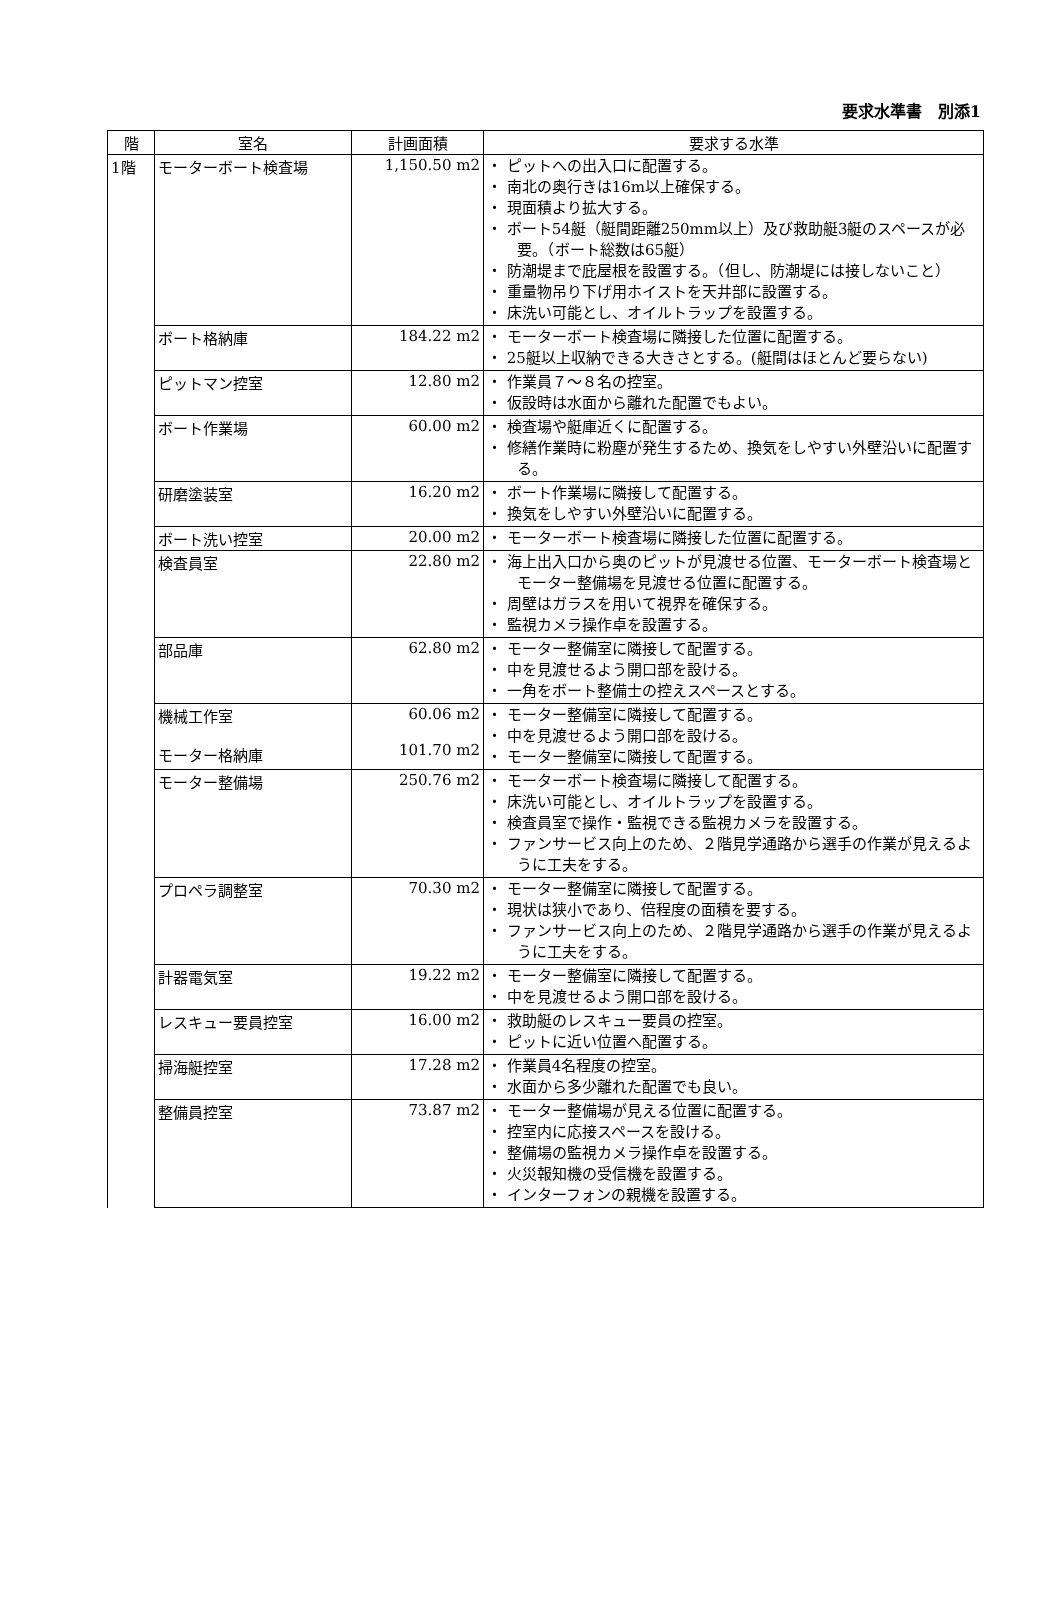要求水準書　別添1
| 階 | 室名 | 計画面積 | 要求する水準 |
| --- | --- | --- | --- |
| 1階 | モーターボート検査場 | 1,150.50 m2 | ・ ピットへの出入口に配置する。 ・ 南北の奥行きは16m以上確保する。 ・ 現面積より拡大する。 ・ ボート54艇（艇間距離250mm以上）及び救助艇3艇のスペースが必要。（ボート総数は65艇） ・ 防潮堤まで庇屋根を設置する。（但し、防潮堤には接しないこと） ・ 重量物吊り下げ用ホイストを天井部に設置する。 ・ 床洗い可能とし、オイルトラップを設置する。 |
| | ボート格納庫 | 184.22 m2 | ・ モーターボート検査場に隣接した位置に配置する。 ・ 25艇以上収納できる大きさとする。(艇間はほとんど要らない) |
| | ピットマン控室 | 12.80 m2 | ・ 作業員７～８名の控室。 ・ 仮設時は水面から離れた配置でもよい。 |
| | ボート作業場 | 60.00 m2 | ・ 検査場や艇庫近くに配置する。 ・ 修繕作業時に粉塵が発生するため、換気をしやすい外壁沿いに配置する。 |
| | 研磨塗装室 | 16.20 m2 | ・ ボート作業場に隣接して配置する。 ・ 換気をしやすい外壁沿いに配置する。 |
| | ボート洗い控室 | 20.00 m2 | ・ モーターボート検査場に隣接した位置に配置する。 |
| | 検査員室 | 22.80 m2 | ・ 海上出入口から奥のピットが見渡せる位置、モーターボート検査場とモーター整備場を見渡せる位置に配置する。 ・ 周壁はガラスを用いて視界を確保する。 ・ 監視カメラ操作卓を設置する。 |
| | 部品庫 | 62.80 m2 | ・ モーター整備室に隣接して配置する。 ・ 中を見渡せるよう開口部を設ける。 ・ 一角をボート整備士の控えスペースとする。 |
| | 機械工作室 モーター格納庫 | 60.06 m2 101.70 m2 | ・ モーター整備室に隣接して配置する。 ・ 中を見渡せるよう開口部を設ける。 ・ モーター整備室に隣接して配置する。 |
| | モーター整備場 | 250.76 m2 | ・ モーターボート検査場に隣接して配置する。 ・ 床洗い可能とし、オイルトラップを設置する。 ・ 検査員室で操作・監視できる監視カメラを設置する。 ・ ファンサービス向上のため、２階見学通路から選手の作業が見えるように工夫をする。 |
| | プロペラ調整室 | 70.30 m2 | ・ モーター整備室に隣接して配置する。 ・ 現状は狭小であり、倍程度の面積を要する。 ・ ファンサービス向上のため、２階見学通路から選手の作業が見えるように工夫をする。 |
| | 計器電気室 | 19.22 m2 | ・ モーター整備室に隣接して配置する。 ・ 中を見渡せるよう開口部を設ける。 |
| | レスキュー要員控室 | 16.00 m2 | ・ 救助艇のレスキュー要員の控室。 ・ ピットに近い位置へ配置する。 |
| | 掃海艇控室 | 17.28 m2 | ・ 作業員4名程度の控室。 ・ 水面から多少離れた配置でも良い。 |
| | 整備員控室 | 73.87 m2 | ・ モーター整備場が見える位置に配置する。 ・ 控室内に応接スペースを設ける。 ・ 整備場の監視カメラ操作卓を設置する。 ・ 火災報知機の受信機を設置する。 ・ インターフォンの親機を設置する。 |